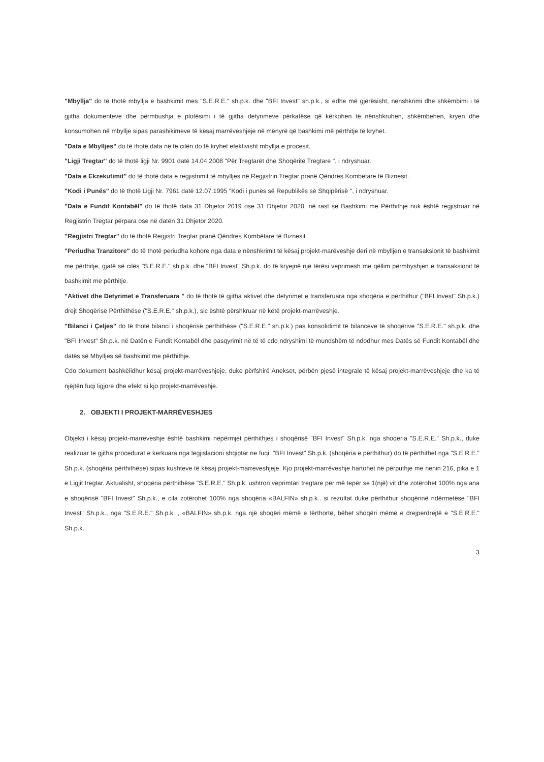"Mbyllja" do të thotë mbyllja e bashkimit mes "S.E.R.E." sh.p.k. dhe "BFI Invest" sh.p.k., si edhe më gjërësisht, nënshkrimi dhe shkëmbimi i të gjitha dokumenteve dhe përmbushja e plotësimi i të gjitha detyrimeve përkatëse që kërkohen të nënshkruhen, shkëmbehen, kryen dhe konsumohen në mbyllje sipas parashikimeve të kësaj marrëveshjeje në mënyrë që bashkimi më përthitje të kryhet.
"Data e Mbylljes" do të thotë data në të cilën do të kryhet efektivisht mbyllja e procesit.
"Ligji Tregtar" do të thotë ligji Nr. 9901 datë 14.04.2008 "Për Tregtarët dhe Shoqëritë Tregtare ", i ndryshuar.
"Data e Ekzekutimit" do të thotë data e regjistrimit të mbylljes në Regjistrin Tregtar pranë Qëndrës Kombëtare të Biznesit.
"Kodi i Punës" do të thotë Ligji Nr. 7961 datë 12.07.1995 "Kodi i punës së Republikës së Shqipërisë ", i ndryshuar.
"Data e Fundit Kontabël" do të thotë data 31 Dhjetor 2019 ose 31 Dhjetor 2020, në rast se Bashkimi me Përthithje nuk është regjistruar në Regjistrin Tregtar përpara ose në datën 31 Dhjetor 2020.
"Regjistri Tregtar" do të thotë Regjistri Tregtar pranë Qëndres Kombëtare të Biznesit
"Periudha Tranzitore" do të thotë periudha kohore nga data e nënshkrimit të kësaj projekt-marëveshje deri në mbylljen e transaksionit të bashkimit me përthitje, gjatë së cilës "S.E.R.E." sh.p.k. dhe "BFI Invest" Sh.p.k. do të kryejnë një tërësi veprimesh me qëllim përmbyshjen e transaksionit të bashkimit me përthitje.
"Aktivet dhe Detyrimet e Transferuara " do të thotë të gjitha aktivet dhe detyrimet e transferuara nga shoqëria e përthithur ("BFI Invest" Sh.p.k.) drejt Shoqërisë Përthithëse ("S.E.R.E." sh.p.k.), sic është përshkruar në këtë projekt-marrëveshje.
"Bilanci i Çeljes" do të thotë bilanci i shoqërisë përthithëse ("S.E.R.E." sh.p.k.) pas konsolidimit të bilanceve të shoqërive "S.E.R.E." sh.p.k. dhe "BFI Invest" Sh.p.k. në Datën e Fundit Kontabël dhe pasqyrimit në të të cdo ndryshimi të mundshëm të ndodhur mes Datës së Fundit Kontabël dhe datës së Mbylljes së bashkimit me përthithje.
Cdo dokument bashkëlidhur kësaj projekt-marrëveshjeje, duke përfshirë Anekset, përbën pjesë integrale të kësaj projekt-marrëveshjeje dhe ka të njëjtën fuqi ligjore dhe efekt si kjo projekt-marrëveshje.
2. OBJEKTI I PROJEKT-MARRËVESHJES
Objekti i kësaj projekt-marrëveshje është bashkimi nëpërmjet përthithjes i shoqërisë "BFI Invest" Sh.p.k. nga shoqëria "S.E.R.E." Sh.p.k., duke realizuar te gjitha procedurat e kerkuara nga legjislacioni shqiptar ne fuqi. "BFI Invest" Sh.p.k. (shoqëria e përthithur) do të përthithet nga "S.E.R.E." Sh.p.k. (shoqëria përthithëse) sipas kushteve të kësaj projekt-marreveshjeje. Kjo projekt-marrëveshje hartohet në përputhje me nenin 216, pika e 1 e Ligjit tregtar. Aktualisht, shoqëria përthithëse "S.E.R.E." Sh.p.k. ushtron veprimtari tregtare për më tepër se 1(një) vit dhe zotërohet 100% nga ana e shoqërisë "BFI Invest" Sh.p.k., e cila zotërohet 100% nga shoqëria «BALFIN» sh.p.k.. si rezultat duke përthithur shoqërinë ndërmetëse "BFI Invest" Sh.p.k., nga "S.E.R.E." Sh.p.k. , «BALFIN» sh.p.k. nga një shoqëri mëmë e tërthortë, bëhet shoqëri mëmë e drejperdrejtë e "S.E.R.E." Sh.p.k..
3